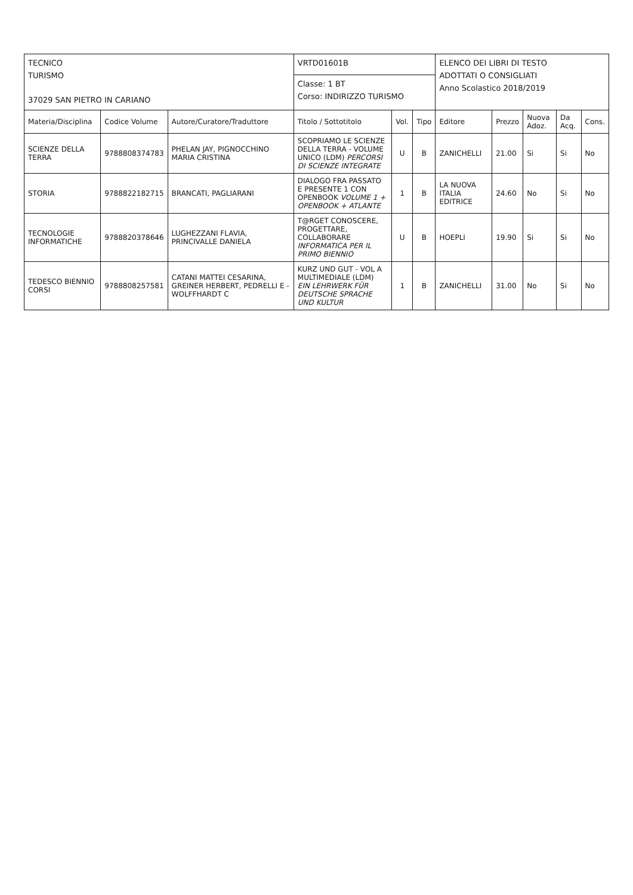| TECNICO TURISMO 37029 SAN PIETRO IN CARIANO | | | VRTD01601B | | | ELENCO DEI LIBRI DI TESTO ADOTTATI O CONSIGLIATI Anno Scolastico 2018/2019 | | | | |
| | | | Classe: 1 BT Corso: INDIRIZZO TURISMO | | | | | | | |
| Materia/Disciplina | Codice Volume | Autore/Curatore/Traduttore | Titolo / Sottotitolo | Vol. | Tipo | Editore | Prezzo | Nuova Adoz. | Da Acq. | Cons. |
| SCIENZE DELLA TERRA | 9788808374783 | PHELAN JAY, PIGNOCCHINO MARIA CRISTINA | SCOPRIAMO LE SCIENZE DELLA TERRA - VOLUME UNICO (LDM) PERCORSI DI SCIENZE INTEGRATE | U | B | ZANICHELLI | 21.00 | Si | Si | No |
| STORIA | 9788822182715 | BRANCATI, PAGLIARANI | DIALOGO FRA PASSATO E PRESENTE 1 CON OPENBOOK VOLUME 1 + OPENBOOK + ATLANTE | 1 | B | LA NUOVA ITALIA EDITRICE | 24.60 | No | Si | No |
| TECNOLOGIE INFORMATICHE | 9788820378646 | LUGHEZZANI FLAVIA, PRINCIVALLE DANIELA | T@RGET CONOSCERE, PROGETTARE, COLLABORARE INFORMATICA PER IL PRIMO BIENNIO | U | B | HOEPLI | 19.90 | Si | Si | No |
| TEDESCO BIENNIO CORSI | 9788808257581 | CATANI MATTEI CESARINA, GREINER HERBERT, PEDRELLI E - WOLFFHARDT C | KURZ UND GUT - VOL A MULTIMEDIALE (LDM) EIN LEHRWERK FÜR DEUTSCHE SPRACHE UND KULTUR | 1 | B | ZANICHELLI | 31.00 | No | Si | No |